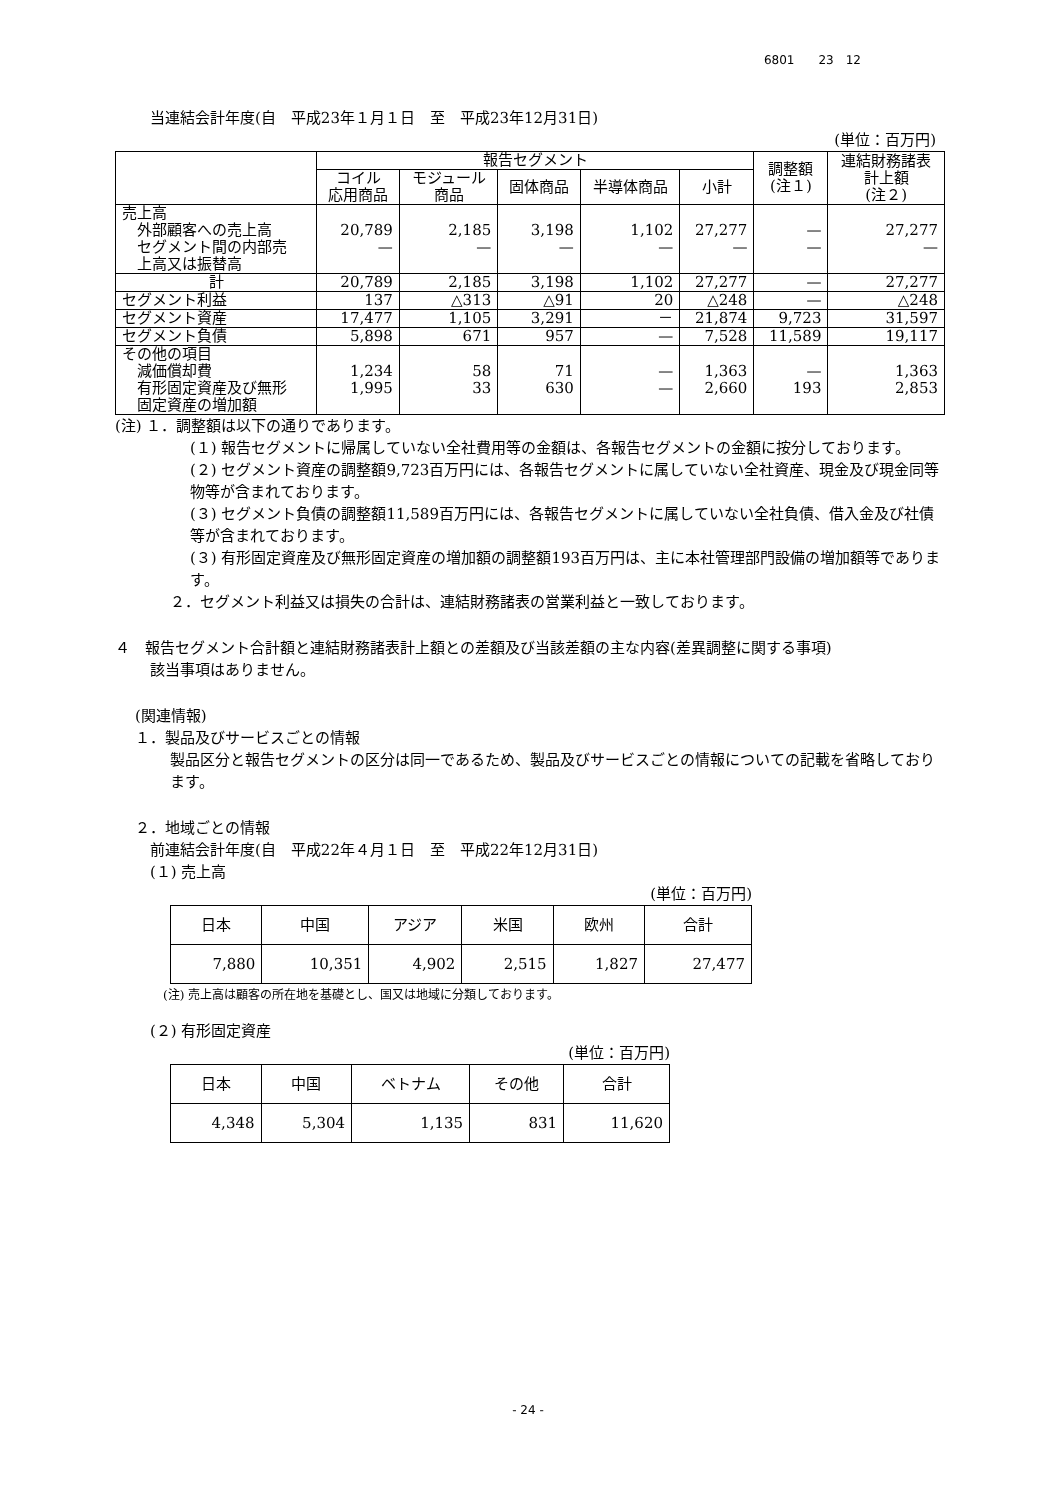6801　　23　12
当連結会計年度(自　平成23年１月１日　至　平成23年12月31日)
(単位：百万円)
| | 報告セグメント | | | | | 調整額 (注１) | 連結財務諸表 計上額 (注２) |
| --- | --- | --- | --- | --- | --- | --- | --- |
| | コイル 応用商品 | モジュール 商品 | 固体商品 | 半導体商品 | 小計 | | |
| 売上高 外部顧客への売上高 セグメント間の内部売 上高又は振替高 | 20,789 — | 2,185 — | 3,198 — | 1,102 — | 27,277 — | — — | 27,277 — |
| 計 | 20,789 | 2,185 | 3,198 | 1,102 | 27,277 | — | 27,277 |
| セグメント利益 | 137 | △313 | △91 | 20 | △248 | — | △248 |
| セグメント資産 | 17,477 | 1,105 | 3,291 | － | 21,874 | 9,723 | 31,597 |
| セグメント負債 | 5,898 | 671 | 957 | — | 7,528 | 11,589 | 19,117 |
| その他の項目 減価償却費 有形固定資産及び無形 固定資産の増加額 | 1,234 1,995 | 58 33 | 71 630 | — — | 1,363 2,660 | — 193 | 1,363 2,853 |
(注) １．調整額は以下の通りであります。
(１) 報告セグメントに帰属していない全社費用等の金額は、各報告セグメントの金額に按分しております。
(２) セグメント資産の調整額9,723百万円には、各報告セグメントに属していない全社資産、現金及び現金同等物等が含まれております。
(３) セグメント負債の調整額11,589百万円には、各報告セグメントに属していない全社負債、借入金及び社債等が含まれております。
(３) 有形固定資産及び無形固定資産の増加額の調整額193百万円は、主に本社管理部門設備の増加額等であります。
２．セグメント利益又は損失の合計は、連結財務諸表の営業利益と一致しております。
４　報告セグメント合計額と連結財務諸表計上額との差額及び当該差額の主な内容(差異調整に関する事項)
該当事項はありません。
(関連情報)
１．製品及びサービスごとの情報
製品区分と報告セグメントの区分は同一であるため、製品及びサービスごとの情報についての記載を省略しております。
２．地域ごとの情報
前連結会計年度(自　平成22年４月１日　至　平成22年12月31日)
(１) 売上高
(単位：百万円)
| 日本 | 中国 | アジア | 米国 | 欧州 | 合計 |
| --- | --- | --- | --- | --- | --- |
| 7,880 | 10,351 | 4,902 | 2,515 | 1,827 | 27,477 |
(注) 売上高は顧客の所在地を基礎とし、国又は地域に分類しております。
(２) 有形固定資産
(単位：百万円)
| 日本 | 中国 | ベトナム | その他 | 合計 |
| --- | --- | --- | --- | --- |
| 4,348 | 5,304 | 1,135 | 831 | 11,620 |
- 24 -